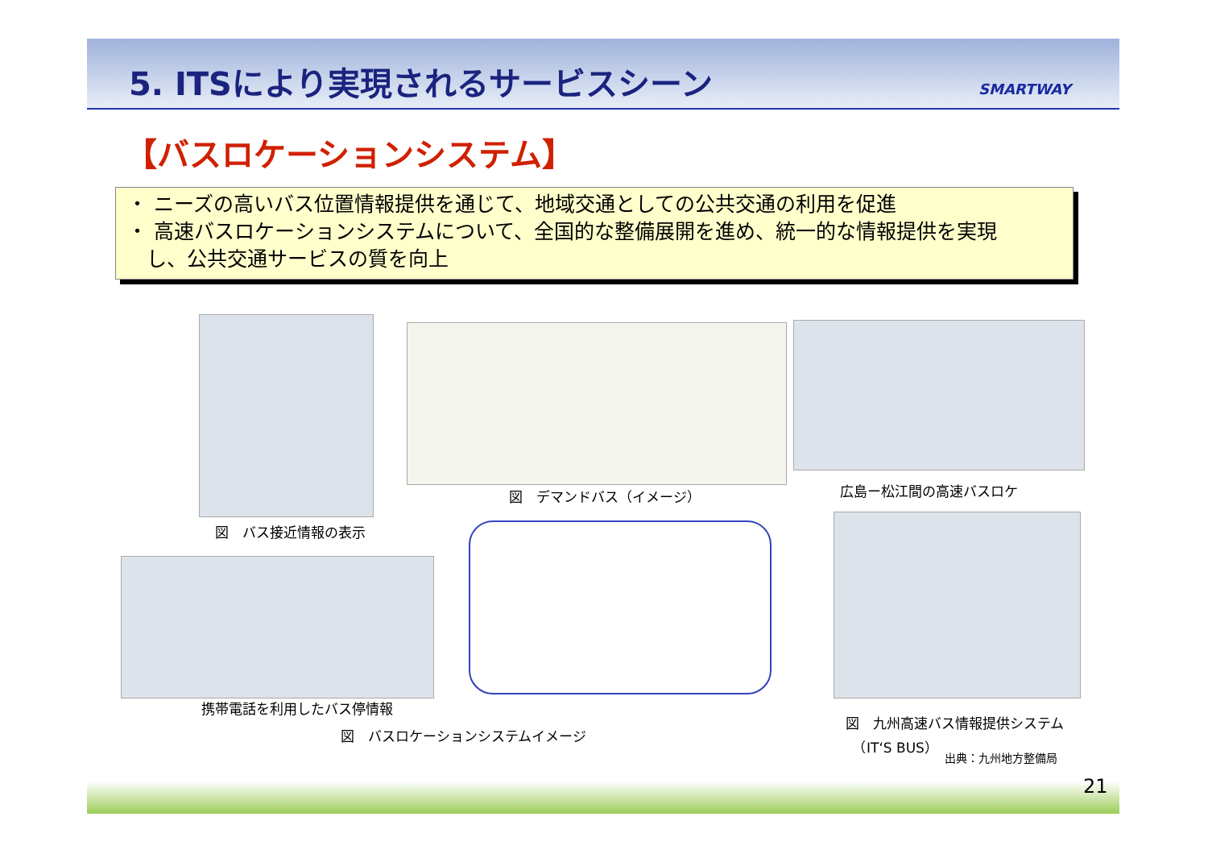5. ITSにより実現されるサービスシーン
SMARTWAY
【バスロケーションシステム】
・ ニーズの高いバス位置情報提供を通じて、地域交通としての公共交通の利用を促進
・ 高速バスロケーションシステムについて、全国的な整備展開を進め、統一的な情報提供を実現
し、公共交通サービスの質を向上
図　バス接近情報の表示
図　デマンドバス（イメージ） 広島ー松江間の高速バスロケ
携帯電話を利用したバス停情報
図　バスロケーションシステムイメージ
図　九州高速バス情報提供システム
　（IT‘S BUS）
出典：九州地方整備局
21